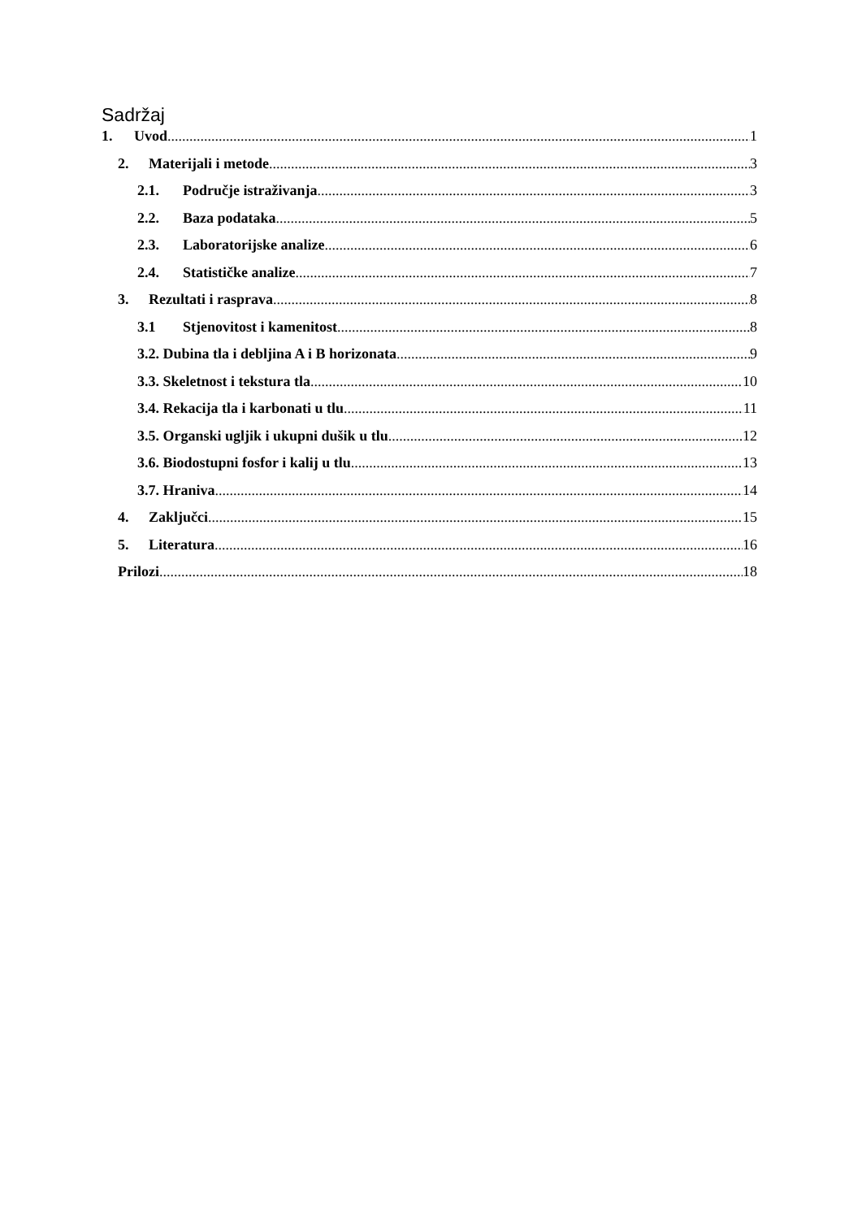Sadržaj
1. Uvod 1
2. Materijali i metode 3
2.1. Područje istraživanja 3
2.2. Baza podataka 5
2.3. Laboratorijske analize 6
2.4. Statističke analize 7
3. Rezultati i rasprava 8
3.1 Stjenovitost i kamenitost 8
3.2. Dubina tla i debljina A i B horizonata 9
3.3. Skeletnost i tekstura tla 10
3.4. Rekacija tla i karbonati u tlu 11
3.5. Organski ugljik i ukupni dušik u tlu 12
3.6. Biodostupni fosfor i kalij u tlu 13
3.7. Hraniva 14
4. Zaključci 15
5. Literatura 16
Prilozi 18